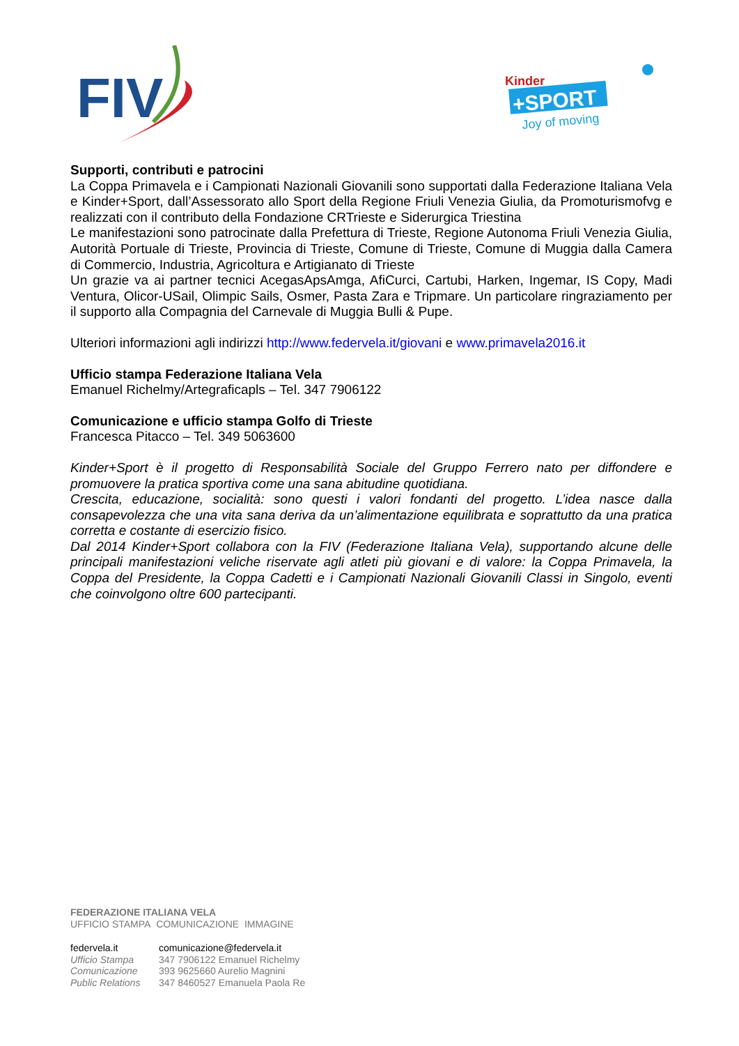FIV
Kinder
+SPORT
Joy of moving
Supporti, contributi e patrocini
La Coppa Primavela e i Campionati Nazionali Giovanili sono supportati dalla Federazione Italiana Vela e Kinder+Sport, dall’Assessorato allo Sport della Regione Friuli Venezia Giulia, da Promoturismofvg e realizzati con il contributo della Fondazione CRTrieste e Siderurgica Triestina
Le manifestazioni sono patrocinate dalla Prefettura di Trieste, Regione Autonoma Friuli Venezia Giulia, Autorità Portuale di Trieste, Provincia di Trieste, Comune di Trieste, Comune di Muggia dalla Camera di Commercio, Industria, Agricoltura e Artigianato di Trieste
Un grazie va ai partner tecnici AcegasApsAmga, AfiCurci, Cartubi, Harken, Ingemar, IS Copy, Madi Ventura, Olicor-USail, Olimpic Sails, Osmer, Pasta Zara e Tripmare. Un particolare ringraziamento per il supporto alla Compagnia del Carnevale di Muggia Bulli & Pupe.
Ulteriori informazioni agli indirizzi http://www.federvela.it/giovani e www.primavela2016.it
Ufficio stampa Federazione Italiana Vela
Emanuel Richelmy/Artegraficapls – Tel. 347 7906122
Comunicazione e ufficio stampa Golfo di Trieste
Francesca Pitacco – Tel. 349 5063600
Kinder+Sport è il progetto di Responsabilità Sociale del Gruppo Ferrero nato per diffondere e promuovere la pratica sportiva come una sana abitudine quotidiana.
Crescita, educazione, socialità: sono questi i valori fondanti del progetto. L’idea nasce dalla consapevolezza che una vita sana deriva da un’alimentazione equilibrata e soprattutto da una pratica corretta e costante di esercizio fisico.
Dal 2014 Kinder+Sport collabora con la FIV (Federazione Italiana Vela), supportando alcune delle principali manifestazioni veliche riservate agli atleti più giovani e di valore: la Coppa Primavela, la Coppa del Presidente, la Coppa Cadetti e i Campionati Nazionali Giovanili Classi in Singolo, eventi che coinvolgono oltre 600 partecipanti.
FEDERAZIONE ITALIANA VELA
UFFICIO STAMPA COMUNICAZIONE IMMAGINE
| federvela.it | comunicazione@federvela.it |
| Ufficio Stampa | 347 7906122 Emanuel Richelmy |
| Comunicazione | 393 9625660 Aurelio Magnini |
| Public Relations | 347 8460527 Emanuela Paola Re |